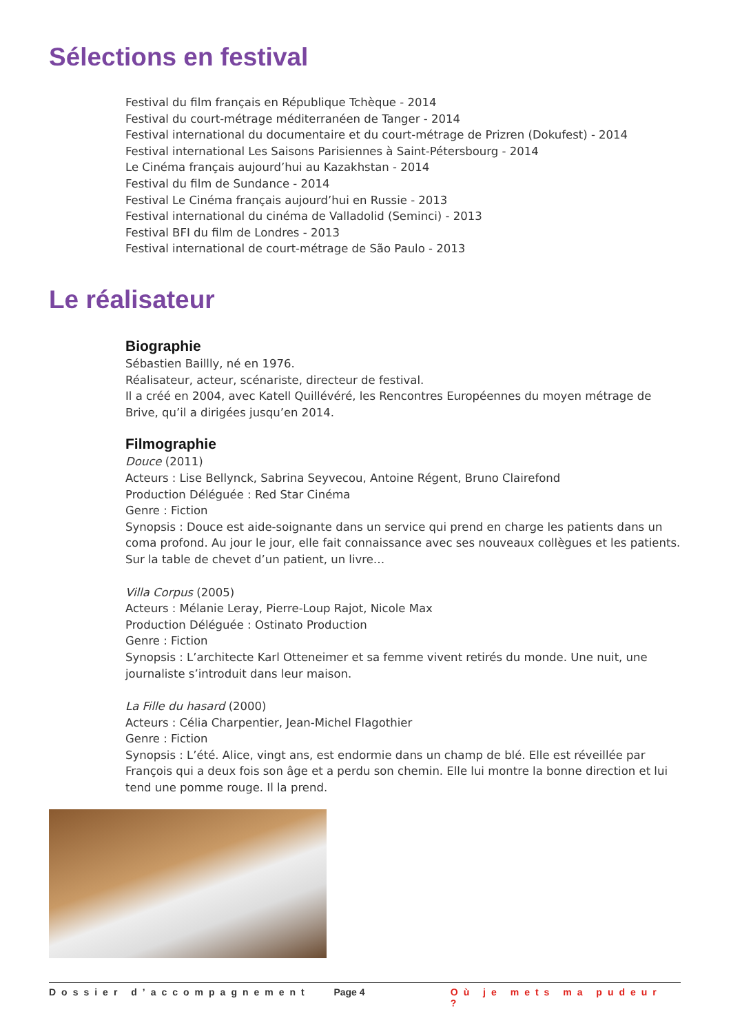Sélections en festival
Festival du film français en République Tchèque - 2014
Festival du court-métrage méditerranéen de Tanger - 2014
Festival international du documentaire et du court-métrage de Prizren (Dokufest) - 2014
Festival international Les Saisons Parisiennes à Saint-Pétersbourg - 2014
Le Cinéma français aujourd’hui au Kazakhstan - 2014
Festival du film de Sundance - 2014
Festival Le Cinéma français aujourd’hui en Russie - 2013
Festival international du cinéma de Valladolid (Seminci) - 2013
Festival BFI du film de Londres - 2013
Festival international de court-métrage de São Paulo - 2013
Le réalisateur
Biographie
Sébastien Baillly, né en 1976.
Réalisateur, acteur, scénariste, directeur de festival.
Il a créé en 2004, avec Katell Quillévéré, les Rencontres Européennes du moyen métrage de Brive, qu’il a dirigées jusqu’en 2014.
Filmographie
Douce (2011)
Acteurs : Lise Bellynck, Sabrina Seyvecou, Antoine Régent, Bruno Clairefond
Production Déléguée : Red Star Cinéma
Genre : Fiction
Synopsis : Douce est aide-soignante dans un service qui prend en charge les patients dans un coma profond. Au jour le jour, elle fait connaissance avec ses nouveaux collègues et les patients. Sur la table de chevet d’un patient, un livre…
Villa Corpus (2005)
Acteurs : Mélanie Leray, Pierre-Loup Rajot, Nicole Max
Production Déléguée : Ostinato Production
Genre : Fiction
Synopsis : L’architecte Karl Otteneimer et sa femme vivent retirés du monde. Une nuit, une journaliste s’introduit dans leur maison.
La Fille du hasard (2000)
Acteurs : Célia Charpentier, Jean-Michel Flagothier
Genre : Fiction
Synopsis : L’été. Alice, vingt ans, est endormie dans un champ de blé. Elle est réveillée par François qui a deux fois son âge et a perdu son chemin. Elle lui montre la bonne direction et lui tend une pomme rouge. Il la prend.
Dossier d’accompagnement Page 4 Où je mets ma pudeur ?